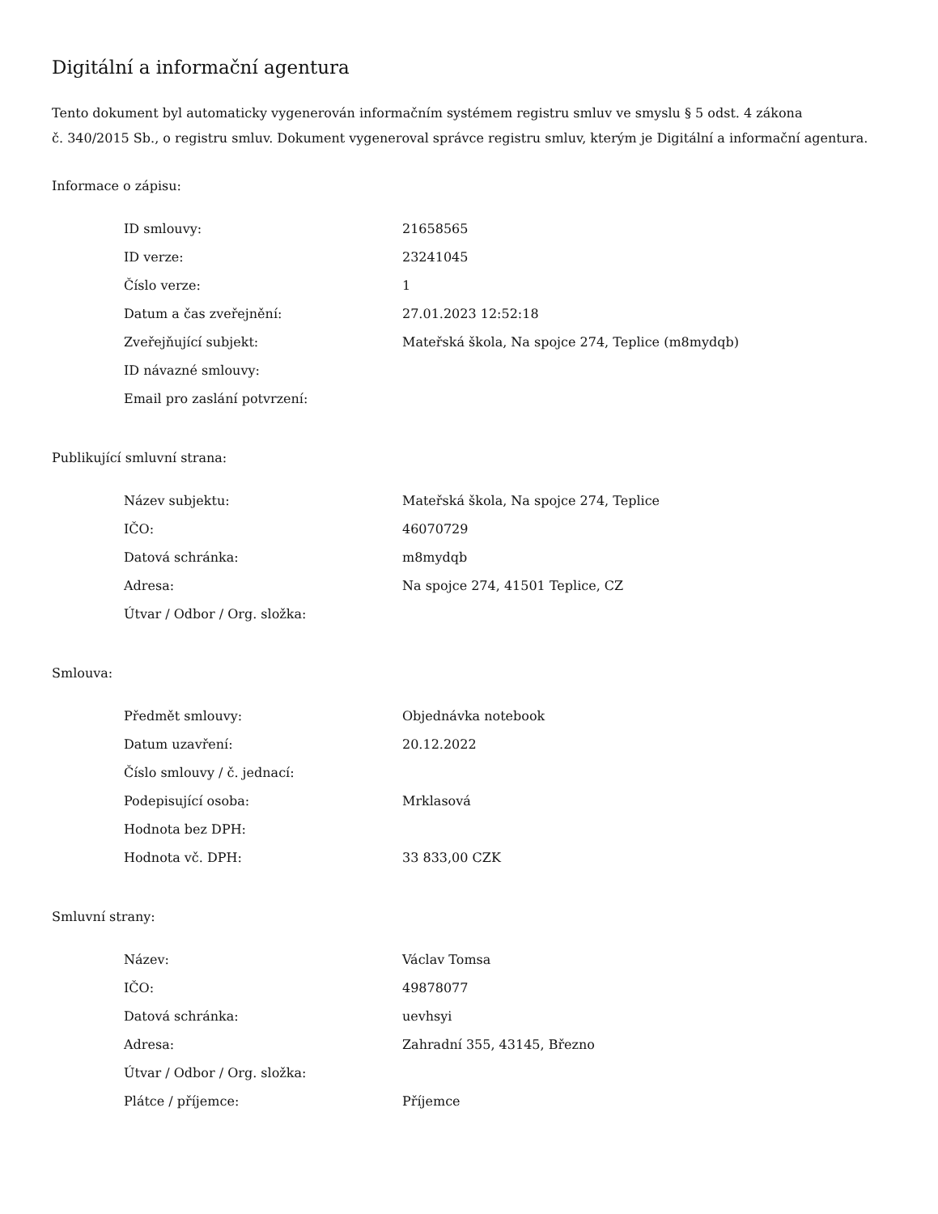Digitální a informační agentura
Tento dokument byl automaticky vygenerován informačním systémem registru smluv ve smyslu § 5 odst. 4 zákona
č. 340/2015 Sb., o registru smluv. Dokument vygeneroval správce registru smluv, kterým je Digitální a informační agentura.
Informace o zápisu:
| ID smlouvy: | 21658565 |
| ID verze: | 23241045 |
| Číslo verze: | 1 |
| Datum a čas zveřejnění: | 27.01.2023 12:52:18 |
| Zveřejňující subjekt: | Mateřská škola, Na spojce 274, Teplice (m8mydqb) |
| ID návazné smlouvy: | |
| Email pro zaslání potvrzení: | |
Publikující smluvní strana:
| Název subjektu: | Mateřská škola, Na spojce 274, Teplice |
| IČO: | 46070729 |
| Datová schránka: | m8mydqb |
| Adresa: | Na spojce 274, 41501 Teplice, CZ |
| Útvar / Odbor / Org. složka: | |
Smlouva:
| Předmět smlouvy: | Objednávka notebook |
| Datum uzavření: | 20.12.2022 |
| Číslo smlouvy / č. jednací: | |
| Podepisující osoba: | Mrklasová |
| Hodnota bez DPH: | |
| Hodnota vč. DPH: | 33 833,00 CZK |
Smluvní strany:
| Název: | Václav Tomsa |
| IČO: | 49878077 |
| Datová schránka: | uevhsyi |
| Adresa: | Zahradní 355, 43145, Březno |
| Útvar / Odbor / Org. složka: | |
| Plátce / příjemce: | Příjemce |